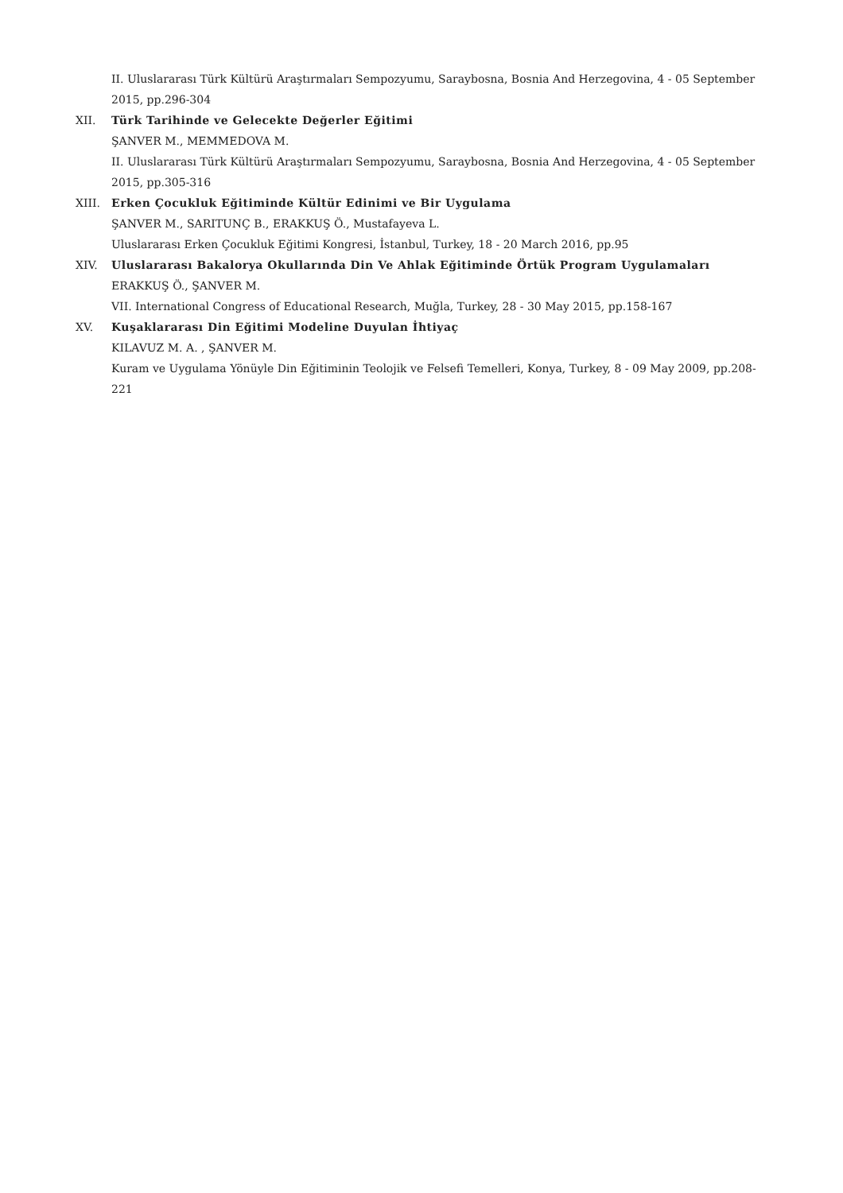II. Uluslararası Türk Kültürü Araştırmaları Sempozyumu, Saraybosna, Bosnia And Herzegovina, 4 - 05 September 2015, pp.296-304
XII. Türk Tarihinde ve Gelecekte Değerler Eğitimi
ŞANVER M., MEMMEDOVA M.
II. Uluslararası Türk Kültürü Araştırmaları Sempozyumu, Saraybosna, Bosnia And Herzegovina, 4 - 05 September 2015, pp.305-316
XIII. Erken Çocukluk Eğitiminde Kültür Edinimi ve Bir Uygulama
ŞANVER M., SARITUNÇ B., ERAKKUŞ Ö., Mustafayeva L.
Uluslararası Erken Çocukluk Eğitimi Kongresi, İstanbul, Turkey, 18 - 20 March 2016, pp.95
XIV. Uluslararası Bakalorya Okullarında Din Ve Ahlak Eğitiminde Örtük Program Uygulamaları
ERAKKUŞ Ö., ŞANVER M.
VII. International Congress of Educational Research, Muğla, Turkey, 28 - 30 May 2015, pp.158-167
XV. Kuşaklararası Din Eğitimi Modeline Duyulan İhtiyaç
KILAVUZ M. A. , ŞANVER M.
Kuram ve Uygulama Yönüyle Din Eğitiminin Teolojik ve Felsefi Temelleri, Konya, Turkey, 8 - 09 May 2009, pp.208-221